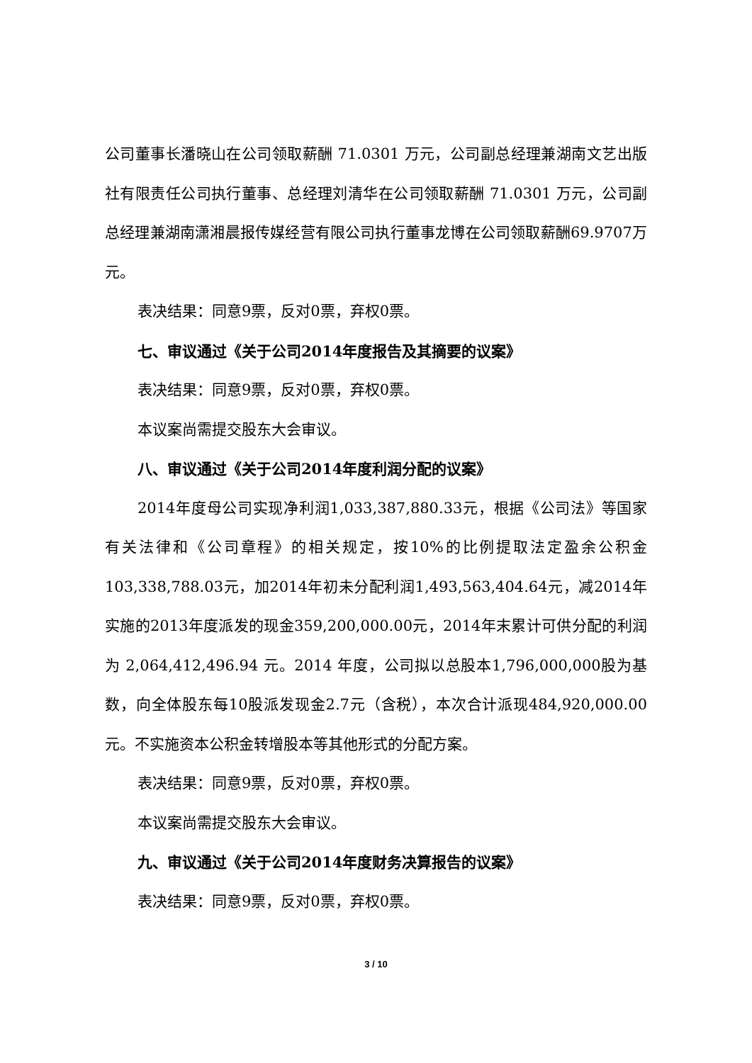公司董事长潘晓山在公司领取薪酬 71.0301 万元，公司副总经理兼湖南文艺出版社有限责任公司执行董事、总经理刘清华在公司领取薪酬 71.0301 万元，公司副总经理兼湖南潇湘晨报传媒经营有限公司执行董事龙博在公司领取薪酬69.9707万元。
表决结果：同意9票，反对0票，弃权0票。
七、审议通过《关于公司2014年度报告及其摘要的议案》
表决结果：同意9票，反对0票，弃权0票。
本议案尚需提交股东大会审议。
八、审议通过《关于公司2014年度利润分配的议案》
2014年度母公司实现净利润1,033,387,880.33元，根据《公司法》等国家有关法律和《公司章程》的相关规定，按10%的比例提取法定盈余公积金103,338,788.03元，加2014年初未分配利润1,493,563,404.64元，减2014年实施的2013年度派发的现金359,200,000.00元，2014年末累计可供分配的利润为 2,064,412,496.94 元。2014 年度，公司拟以总股本1,796,000,000股为基数，向全体股东每10股派发现金2.7元（含税），本次合计派现484,920,000.00元。不实施资本公积金转增股本等其他形式的分配方案。
表决结果：同意9票，反对0票，弃权0票。
本议案尚需提交股东大会审议。
九、审议通过《关于公司2014年度财务决算报告的议案》
表决结果：同意9票，反对0票，弃权0票。
3 / 10